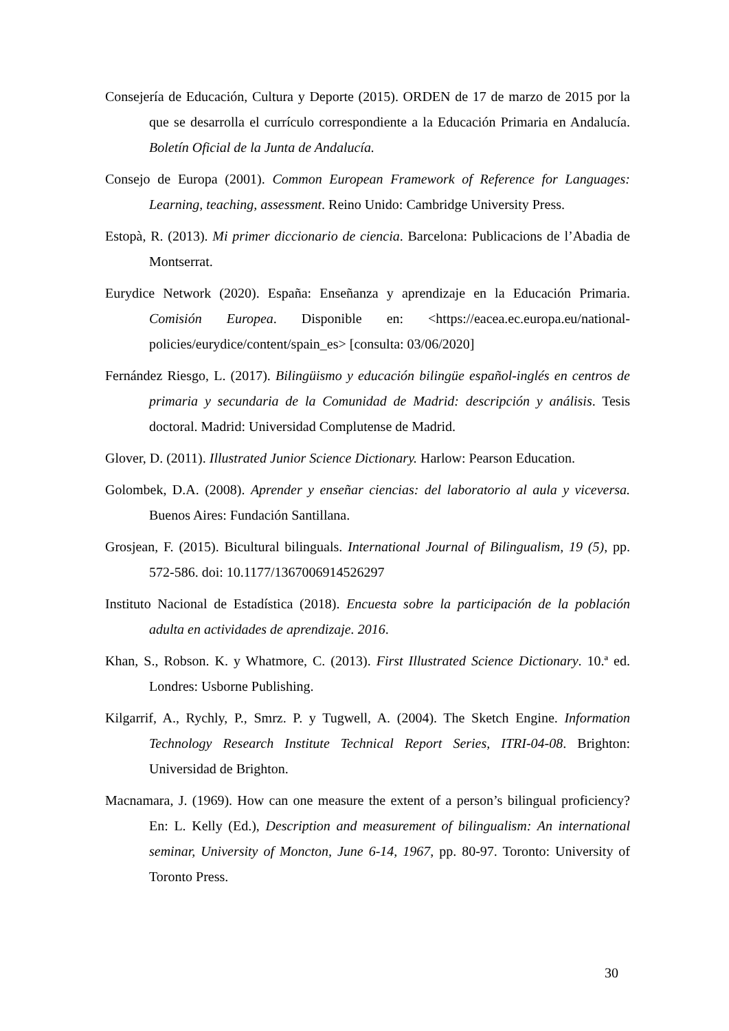Consejería de Educación, Cultura y Deporte (2015). ORDEN de 17 de marzo de 2015 por la que se desarrolla el currículo correspondiente a la Educación Primaria en Andalucía. Boletín Oficial de la Junta de Andalucía.
Consejo de Europa (2001). Common European Framework of Reference for Languages: Learning, teaching, assessment. Reino Unido: Cambridge University Press.
Estopà, R. (2013). Mi primer diccionario de ciencia. Barcelona: Publicacions de l’Abadia de Montserrat.
Eurydice Network (2020). España: Enseñanza y aprendizaje en la Educación Primaria. Comisión Europea. Disponible en: <https://eacea.ec.europa.eu/national-policies/eurydice/content/spain_es> [consulta: 03/06/2020]
Fernández Riesgo, L. (2017). Bilingüismo y educación bilingüe español-inglés en centros de primaria y secundaria de la Comunidad de Madrid: descripción y análisis. Tesis doctoral. Madrid: Universidad Complutense de Madrid.
Glover, D. (2011). Illustrated Junior Science Dictionary. Harlow: Pearson Education.
Golombek, D.A. (2008). Aprender y enseñar ciencias: del laboratorio al aula y viceversa. Buenos Aires: Fundación Santillana.
Grosjean, F. (2015). Bicultural bilinguals. International Journal of Bilingualism, 19 (5), pp. 572-586. doi: 10.1177/1367006914526297
Instituto Nacional de Estadística (2018). Encuesta sobre la participación de la población adulta en actividades de aprendizaje. 2016.
Khan, S., Robson. K. y Whatmore, C. (2013). First Illustrated Science Dictionary. 10.ª ed. Londres: Usborne Publishing.
Kilgarrif, A., Rychly, P., Smrz. P. y Tugwell, A. (2004). The Sketch Engine. Information Technology Research Institute Technical Report Series, ITRI-04-08. Brighton: Universidad de Brighton.
Macnamara, J. (1969). How can one measure the extent of a person’s bilingual proficiency? En: L. Kelly (Ed.), Description and measurement of bilingualism: An international seminar, University of Moncton, June 6-14, 1967, pp. 80-97. Toronto: University of Toronto Press.
30